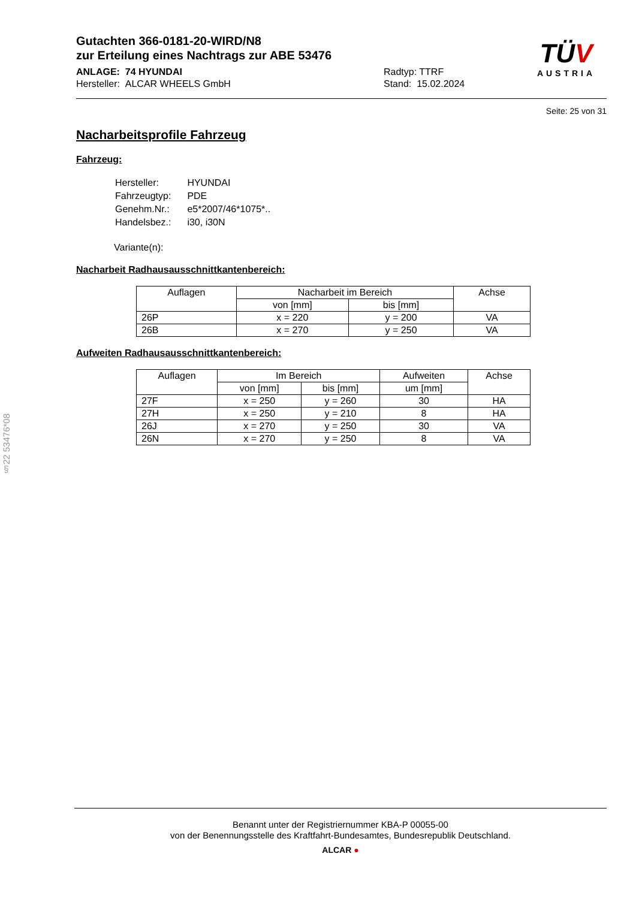TÜV
AUSTRIA
Gutachten 366-0181-20-WIRD/N8
zur Erteilung eines Nachtrags zur ABE 53476
ANLAGE: 74 HYUNDAI
Hersteller: ALCAR WHEELS GmbH
Radtyp: TTRF
Stand: 15.02.2024
Seite: 25 von 31
Nacharbeitsprofile Fahrzeug
Fahrzeug:
| Hersteller: | HYUNDAI |
| Fahrzeugtyp: | PDE |
| Genehm.Nr.: | e5*2007/46*1075*.. |
| Handelsbez.: | i30, i30N |
Variante(n):
Nacharbeit Radhausausschnittkantenbereich:
| Auflagen | Nacharbeit im Bereich | | Achse |
| --- | --- | --- | --- |
| | von [mm] | bis [mm] | |
| 26P | x = 220 | y = 200 | VA |
| 26B | x = 270 | y = 250 | VA |
Aufweiten Radhausausschnittkantenbereich:
| Auflagen | Im Bereich | | Aufweiten | Achse |
| --- | --- | --- | --- | --- |
| | von [mm] | bis [mm] | um [mm] | |
| 27F | x = 250 | y = 260 | 30 | HA |
| 27H | x = 250 | y = 210 | 8 | HA |
| 26J | x = 270 | y = 250 | 30 | VA |
| 26N | x = 270 | y = 250 | 8 | VA |
§22 53476*08
Benannt unter der Registriernummer KBA-P 00055-00
von der Benennungsstelle des Kraftfahrt-Bundesamtes, Bundesrepublik Deutschland.
ALCAR ●